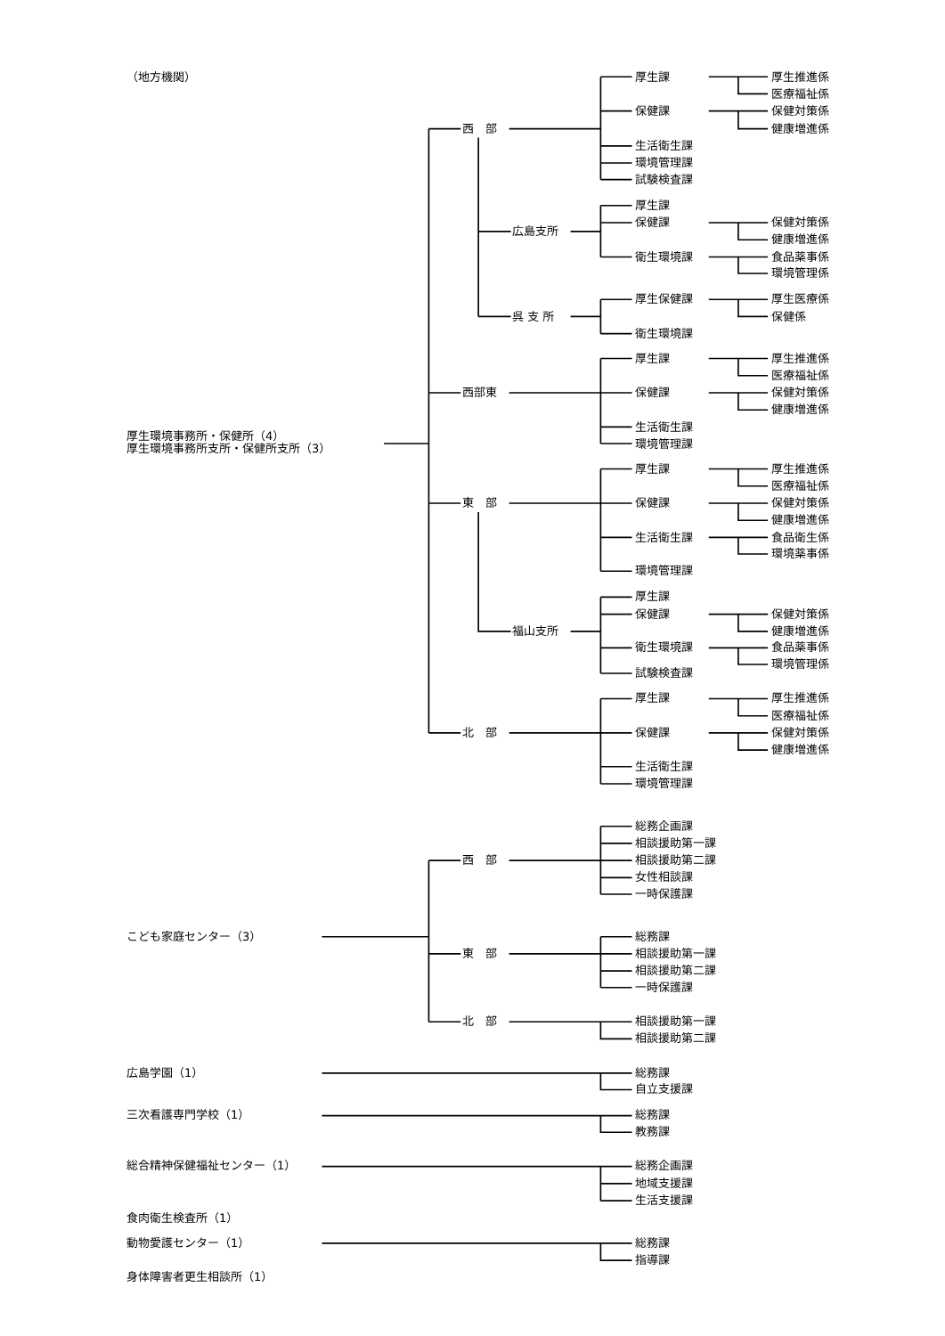（地方機関） 厚生課 厚生推進係
医療福祉係
保健課 保健対策係
西　部 健康増進係
生活衛生課
環境管理課
試験検査課
厚生課
広島支所 保健課 保健対策係
健康増進係
衛生環境課 食品薬事係
環境管理係
厚生保健課 厚生医療係
呉 支 所 保健係
衛生環境課
厚生課 厚生推進係
医療福祉係
西部東 保健課 保健対策係
健康増進係
生活衛生課
厚生環境事務所・保健所（4）
厚生環境事務所支所・保健所支所（3） 環境管理課
厚生課 厚生推進係
医療福祉係
東　部 保健課 保健対策係
健康増進係
生活衛生課 食品衛生係
環境薬事係
環境管理課
厚生課
保健課 保健対策係
福山支所 健康増進係
衛生環境課 食品薬事係
試験検査課 環境管理係
厚生課 厚生推進係
医療福祉係
北　部 保健課 保健対策係
健康増進係
生活衛生課
環境管理課
総務企画課
相談援助第一課
西　部 相談援助第二課
女性相談課
一時保護課
こども家庭センター（3） 総務課
東　部 相談援助第一課
相談援助第二課
一時保護課
北　部 相談援助第一課
相談援助第二課
広島学園（1） 総務課
自立支援課
三次看護専門学校（1） 総務課
教務課
総合精神保健福祉センター（1） 総務企画課
地域支援課
生活支援課
食肉衛生検査所（1）
動物愛護センター（1） 総務課
指導課
身体障害者更生相談所（1）